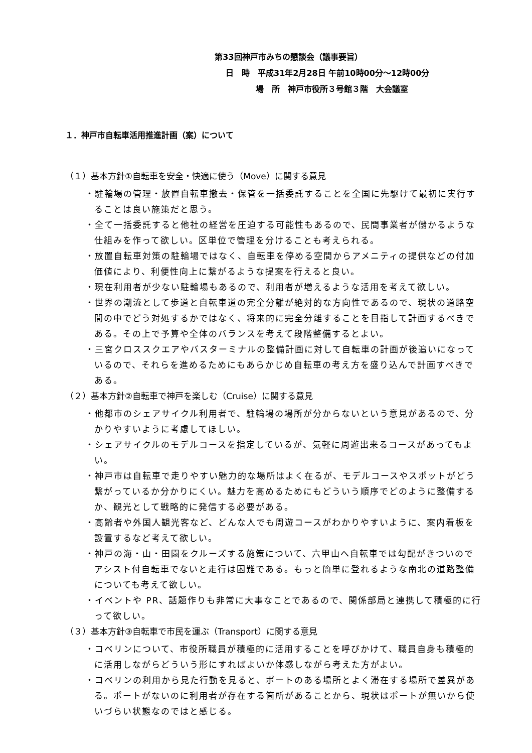第33回神戸市みちの懇談会（議事要旨）
日　時　平成31年2月28日 午前10時00分～12時00分
場　所　神戸市役所３号館３階　大会議室
１．神戸市自転車活用推進計画（案）について
（１）基本方針①自転車を安全・快適に使う（Move）に関する意見
・駐輪場の管理・放置自転車撤去・保管を一括委託することを全国に先駆けて最初に実行することは良い施策だと思う。
・全て一括委託すると他社の経営を圧迫する可能性もあるので、民間事業者が儲かるような仕組みを作って欲しい。区単位で管理を分けることも考えられる。
・放置自転車対策の駐輪場ではなく、自転車を停める空間からアメニティの提供などの付加価値により、利便性向上に繋がるような提案を行えると良い。
・現在利用者が少ない駐輪場もあるので、利用者が増えるような活用を考えて欲しい。
・世界の潮流として歩道と自転車道の完全分離が絶対的な方向性であるので、現状の道路空間の中でどう対処するかではなく、将来的に完全分離することを目指して計画するべきである。その上で予算や全体のバランスを考えて段階整備するとよい。
・三宮クロススクエアやバスターミナルの整備計画に対して自転車の計画が後追いになっているので、それらを進めるためにもあらかじめ自転車の考え方を盛り込んで計画すべきである。
（２）基本方針②自転車で神戸を楽しむ（Cruise）に関する意見
・他都市のシェアサイクル利用者で、駐輪場の場所が分からないという意見があるので、分かりやすいように考慮してほしい。
・シェアサイクルのモデルコースを指定しているが、気軽に周遊出来るコースがあってもよい。
・神戸市は自転車で走りやすい魅力的な場所はよく在るが、モデルコースやスポットがどう繋がっているか分かりにくい。魅力を高めるためにもどういう順序でどのように整備するか、観光として戦略的に発信する必要がある。
・高齢者や外国人観光客など、どんな人でも周遊コースがわかりやすいように、案内看板を設置するなど考えて欲しい。
・神戸の海・山・田園をクルーズする施策について、六甲山へ自転車では勾配がきついのでアシスト付自転車でないと走行は困難である。もっと簡単に登れるような南北の道路整備についても考えて欲しい。
・イベントや PR、話題作りも非常に大事なことであるので、関係部局と連携して積極的に行って欲しい。
（３）基本方針③自転車で市民を運ぶ（Transport）に関する意見
・コベリンについて、市役所職員が積極的に活用することを呼びかけて、職員自身も積極的に活用しながらどういう形にすればよいか体感しながら考えた方がよい。
・コベリンの利用から見た行動を見ると、ポートのある場所とよく滞在する場所で差異がある。ポートがないのに利用者が存在する箇所があることから、現状はポートが無いから使いづらい状態なのではと感じる。